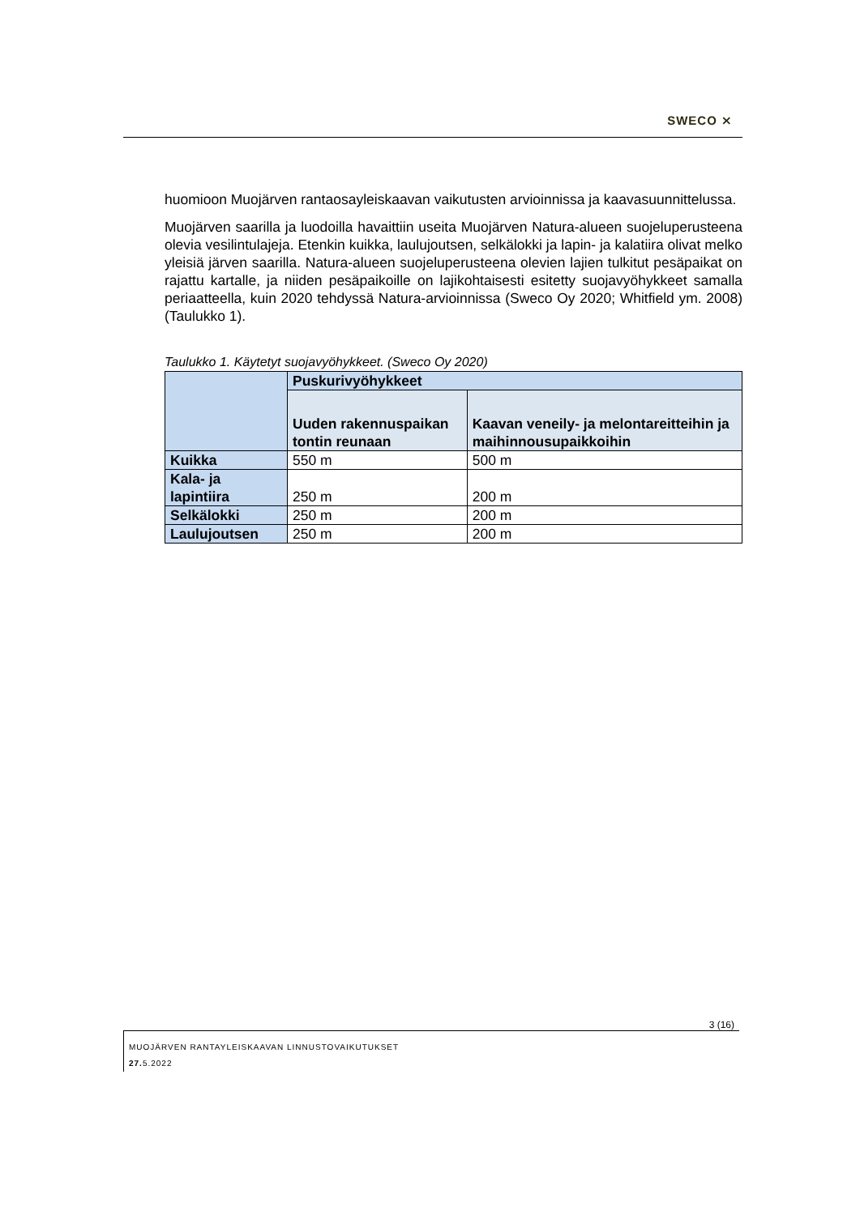SWECO ⨯
huomioon Muojärven rantaosayleiskaavan vaikutusten arvioinnissa ja kaavasuunnittelussa.
Muojärven saarilla ja luodoilla havaittiin useita Muojärven Natura-alueen suojeluperusteena olevia vesilintulajeja. Etenkin kuikka, laulujoutsen, selkälokki ja lapin- ja kalatiira olivat melko yleisiä järven saarilla. Natura-alueen suojeluperusteena olevien lajien tulkitut pesäpaikat on rajattu kartalle, ja niiden pesäpaikoille on lajikohtaisesti esitetty suojavyöhykkeet samalla periaatteella, kuin 2020 tehdyssä Natura-arvioinnissa (Sweco Oy 2020; Whitfield ym. 2008) (Taulukko 1).
Taulukko 1. Käytetyt suojavyöhykkeet. (Sweco Oy 2020)
| | Puskurivyöhykkeet | |
| --- | --- | --- |
| | Uuden rakennuspaikan tontin reunaan | Kaavan veneily- ja melontareitteihin ja maihinnousupaikkoihin |
| Kuikka | 550 m | 500 m |
| Kala- ja lapintiira | 250 m | 200 m |
| Selkälokki | 250 m | 200 m |
| Laulujoutsen | 250 m | 200 m |
3 (16)
MUOJÄRVEN RANTAYLEISKAAVAN LINNUSTOVAIKUTUKSET
27. 5.2022